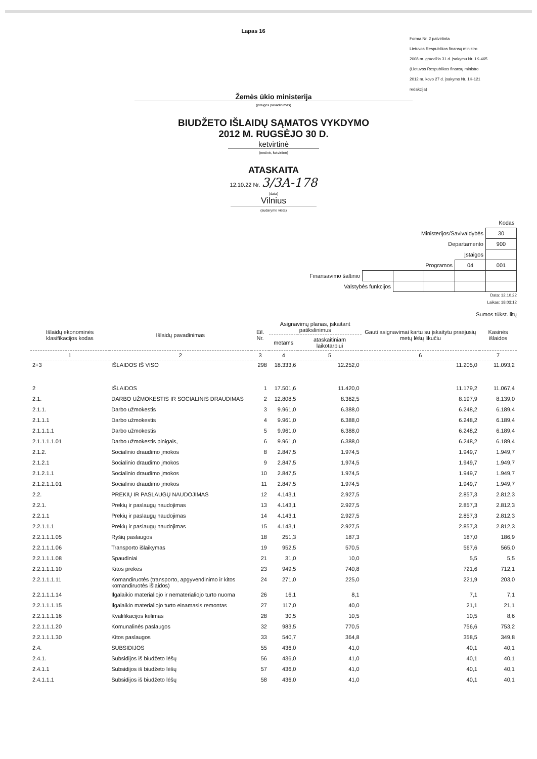Lapas 16
Forma Nr. 2 patvirtinta
Lietuvos Respublikos finansų ministro
2008 m. gruodžio 31 d. įsakymu Nr. 1K-465
(Lietuvos Respublikos finansų ministro
2012 m. kovo 27 d. įsakymo Nr. 1K-121
redakcija)
Žemės ūkio ministerija
(įstaigos pavadinimas)
BIUDŽETO IŠLAIDŲ SĄMATOS VYKDYMO
2012 M. RUGSĖJO 30 D.
ketvirtinė
(metinė, ketvirtinė)
ATASKAITA
12.10.22 Nr. 3/3A-178
(data)
Vilnius
(sudarymo vieta)
| Kodas | | | | | |
| Ministerijos/Savivaldybės | | | | | 30 |
| Departamento | | | | | 900 |
| Įstaigos | | | | | |
| Programos | | | | 04 | 001 |
| Finansavimo šaltinio | | | | | |
| Valstybės funkcijos | | | | | |
Data: 12.10.22
Laikas: 18:03:12
Sumos tūkst. litų
| Išlaidų ekonominės klasifikacijos kodas | Išlaidų pavadinimas | Eil. Nr. | Asignavimų planas, įskaitant patikslinimus | | Gauti asignavimai kartu su įskaitytu praėjusių metų lėšų likučiu | Kasinės išlaidos |
| --- | --- | --- | --- | --- | --- | --- |
| | | | metams | ataskaitiniam laikotarpiui | | |
| 1 | 2 | 3 | 4 | 5 | 6 | 7 |
| 2+3 | IŠLAIDOS IŠ VISO | 298 | 18.333,6 | 12.252,0 | 11.205,0 | 11.093,2 |
| 2 | IŠLAIDOS | 1 | 17.501,6 | 11.420,0 | 11.179,2 | 11.067,4 |
| 2.1. | DARBO UŽMOKESTIS IR SOCIALINIS DRAUDIMAS | 2 | 12.808,5 | 8.362,5 | 8.197,9 | 8.139,0 |
| 2.1.1. | Darbo užmokestis | 3 | 9.961,0 | 6.388,0 | 6.248,2 | 6.189,4 |
| 2.1.1.1 | Darbo užmokestis | 4 | 9.961,0 | 6.388,0 | 6.248,2 | 6.189,4 |
| 2.1.1.1.1 | Darbo užmokestis | 5 | 9.961,0 | 6.388,0 | 6.248,2 | 6.189,4 |
| 2.1.1.1.1.01 | Darbo užmokestis pinigais, | 6 | 9.961,0 | 6.388,0 | 6.248,2 | 6.189,4 |
| 2.1.2. | Socialinio draudimo įmokos | 8 | 2.847,5 | 1.974,5 | 1.949,7 | 1.949,7 |
| 2.1.2.1 | Socialinio draudimo įmokos | 9 | 2.847,5 | 1.974,5 | 1.949,7 | 1.949,7 |
| 2.1.2.1.1 | Socialinio draudimo įmokos | 10 | 2.847,5 | 1.974,5 | 1.949,7 | 1.949,7 |
| 2.1.2.1.1.01 | Socialinio draudimo įmokos | 11 | 2.847,5 | 1.974,5 | 1.949,7 | 1.949,7 |
| 2.2. | PREKIŲ IR PASLAUGŲ NAUDOJIMAS | 12 | 4.143,1 | 2.927,5 | 2.857,3 | 2.812,3 |
| 2.2.1. | Prekių ir paslaugų naudojimas | 13 | 4.143,1 | 2.927,5 | 2.857,3 | 2.812,3 |
| 2.2.1.1 | Prekių ir paslaugų naudojimas | 14 | 4.143,1 | 2.927,5 | 2.857,3 | 2.812,3 |
| 2.2.1.1.1 | Prekių ir paslaugų naudojimas | 15 | 4.143,1 | 2.927,5 | 2.857,3 | 2.812,3 |
| 2.2.1.1.1.05 | Ryšių paslaugos | 18 | 251,3 | 187,3 | 187,0 | 186,9 |
| 2.2.1.1.1.06 | Transporto išlaikymas | 19 | 952,5 | 570,5 | 567,6 | 565,0 |
| 2.2.1.1.1.08 | Spaudiniai | 21 | 31,0 | 10,0 | 5,5 | 5,5 |
| 2.2.1.1.1.10 | Kitos prekės | 23 | 949,5 | 740,8 | 721,6 | 712,1 |
| 2.2.1.1.1.11 | Komandiruotės (transporto, apgyvendinimo ir kitos komandiruotės išlaidos) | 24 | 271,0 | 225,0 | 221,9 | 203,0 |
| 2.2.1.1.1.14 | Ilgalaikio materialiojo ir nematerialiojo turto nuoma | 26 | 16,1 | 8,1 | 7,1 | 7,1 |
| 2.2.1.1.1.15 | Ilgalaikio materialiojo turto einamasis remontas | 27 | 117,0 | 40,0 | 21,1 | 21,1 |
| 2.2.1.1.1.16 | Kvalifikacijos kėlimas | 28 | 30,5 | 10,5 | 10,5 | 8,6 |
| 2.2.1.1.1.20 | Komunalinės paslaugos | 32 | 983,5 | 770,5 | 756,6 | 753,2 |
| 2.2.1.1.1.30 | Kitos paslaugos | 33 | 540,7 | 364,8 | 358,5 | 349,8 |
| 2.4. | SUBSIDIJOS | 55 | 436,0 | 41,0 | 40,1 | 40,1 |
| 2.4.1. | Subsidijos iš biudžeto lėšų | 56 | 436,0 | 41,0 | 40,1 | 40,1 |
| 2.4.1.1 | Subsidijos iš biudžeto lėšų | 57 | 436,0 | 41,0 | 40,1 | 40,1 |
| 2.4.1.1.1 | Subsidijos iš biudžeto lėšų | 58 | 436,0 | 41,0 | 40,1 | 40,1 |